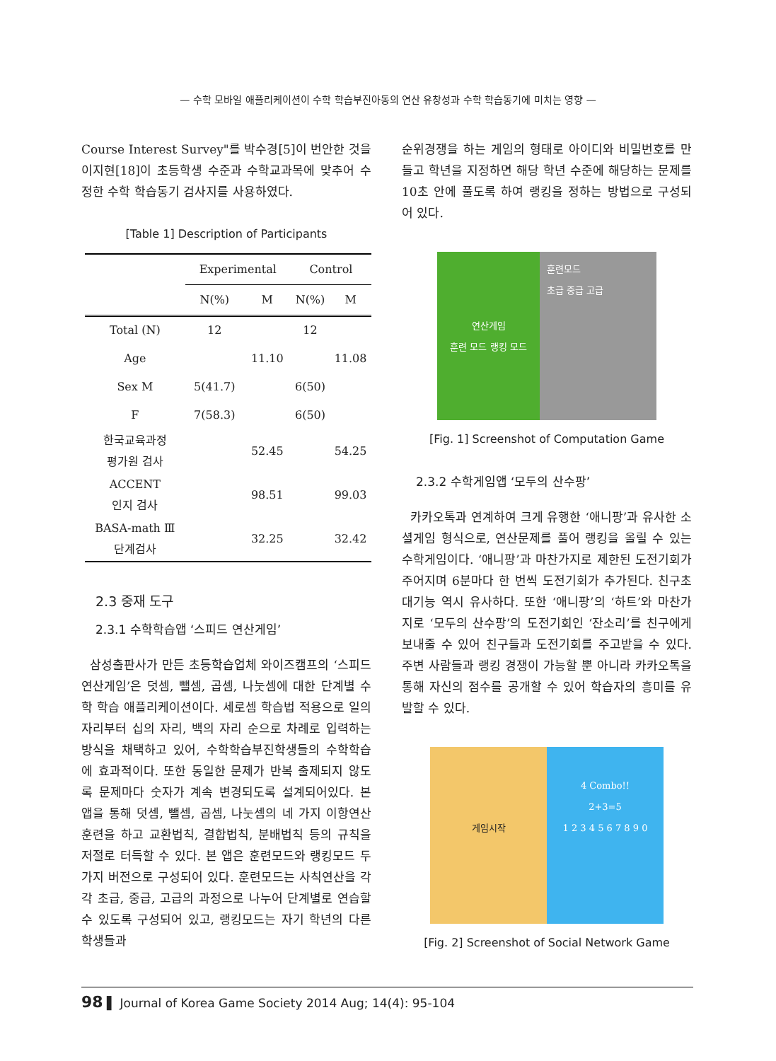— 수학 모바일 애플리케이션이 수학 학습부진아동의 연산 유창성과 수학 학습동기에 미치는 영향 —
Course Interest Survey"를 박수경[5]이 번안한 것을 이지현[18]이 초등학생 수준과 수학교과목에 맞추어 수정한 수학 학습동기 검사지를 사용하였다.
[Table 1] Description of Participants
| | Experimental | | Control | |
| --- | --- | --- | --- | --- |
| | N(%) | M | N(%) | M |
| Total (N) | 12 | | 12 | |
| Age | | 11.10 | | 11.08 |
| Sex M | 5(41.7) | | 6(50) | |
| F | 7(58.3) | | 6(50) | |
| 한국교육과정 평가원 검사 | | 52.45 | | 54.25 |
| ACCENT 인지 검사 | | 98.51 | | 99.03 |
| BASA-math Ⅲ 단계검사 | | 32.25 | | 32.42 |
2.3 중재 도구
2.3.1 수학학습앱 ‘스피드 연산게임’
삼성출판사가 만든 초등학습업체 와이즈캠프의 ‘스피드 연산게임’은 덧셈, 뺄셈, 곱셈, 나눗셈에 대한 단계별 수학 학습 애플리케이션이다. 세로셈 학습법 적용으로 일의 자리부터 십의 자리, 백의 자리 순으로 차례로 입력하는 방식을 채택하고 있어, 수학학습부진학생들의 수학학습에 효과적이다. 또한 동일한 문제가 반복 출제되지 않도록 문제마다 숫자가 계속 변경되도록 설계되어있다. 본 앱을 통해 덧셈, 뺄셈, 곱셈, 나눗셈의 네 가지 이항연산 훈련을 하고 교환법칙, 결합법칙, 분배법칙 등의 규칙을 저절로 터득할 수 있다. 본 앱은 훈련모드와 랭킹모드 두 가지 버전으로 구성되어 있다. 훈련모드는 사칙연산을 각각 초급, 중급, 고급의 과정으로 나누어 단계별로 연습할 수 있도록 구성되어 있고, 랭킹모드는 자기 학년의 다른 학생들과
순위경쟁을 하는 게임의 형태로 아이디와 비밀번호를 만들고 학년을 지정하면 해당 학년 수준에 해당하는 문제를 10초 안에 풀도록 하여 랭킹을 정하는 방법으로 구성되어 있다.
연산게임
훈련 모드 랭킹 모드
훈련모드
초급 중급 고급
[Fig. 1] Screenshot of Computation Game
2.3.2 수학게임앱 ‘모두의 산수팡’
카카오톡과 연계하여 크게 유행한 ‘애니팡’과 유사한 소셜게임 형식으로, 연산문제를 풀어 랭킹을 올릴 수 있는 수학게임이다. ‘애니팡’과 마찬가지로 제한된 도전기회가 주어지며 6분마다 한 번씩 도전기회가 추가된다. 친구초대기능 역시 유사하다. 또한 ‘애니팡’의 ‘하트’와 마찬가지로 ‘모두의 산수팡’의 도전기회인 ‘잔소리’를 친구에게 보내줄 수 있어 친구들과 도전기회를 주고받을 수 있다. 주변 사람들과 랭킹 경쟁이 가능할 뿐 아니라 카카오톡을 통해 자신의 점수를 공개할 수 있어 학습자의 흥미를 유발할 수 있다.
게임시작
4 Combo!!
2+3=5
1 2 3 4 5 6 7 8 9 0
[Fig. 2] Screenshot of Social Network Game
98 ▌ Journal of Korea Game Society 2014 Aug; 14(4): 95-104